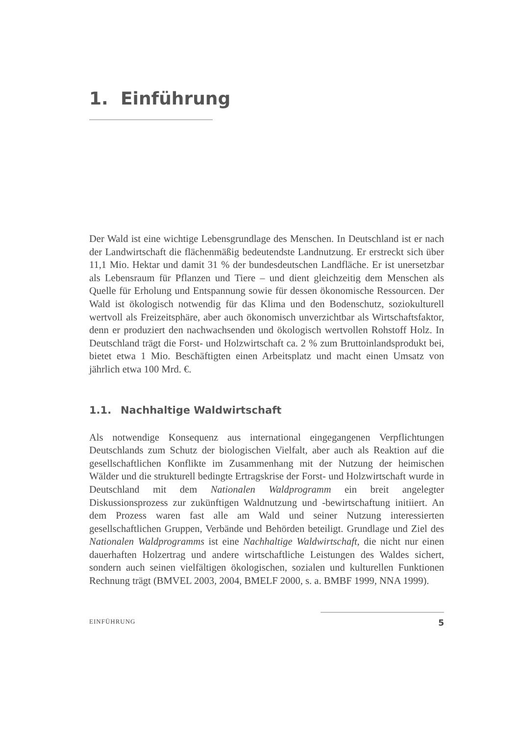1. Einführung
Der Wald ist eine wichtige Lebensgrundlage des Menschen. In Deutschland ist er nach der Landwirtschaft die flächenmäßig bedeutendste Landnutzung. Er erstreckt sich über 11,1 Mio. Hektar und damit 31 % der bundesdeutschen Landfläche. Er ist unersetzbar als Lebensraum für Pflanzen und Tiere – und dient gleichzeitig dem Menschen als Quelle für Erholung und Entspannung sowie für dessen ökonomische Ressourcen. Der Wald ist ökologisch notwendig für das Klima und den Bodenschutz, soziokulturell wertvoll als Freizeitsphäre, aber auch ökonomisch unverzichtbar als Wirtschaftsfaktor, denn er produziert den nachwachsenden und ökologisch wertvollen Rohstoff Holz. In Deutschland trägt die Forst- und Holzwirtschaft ca. 2 % zum Bruttoinlandsprodukt bei, bietet etwa 1 Mio. Beschäftigten einen Arbeitsplatz und macht einen Umsatz von jährlich etwa 100 Mrd. €.
1.1. Nachhaltige Waldwirtschaft
Als notwendige Konsequenz aus international eingegangenen Verpflichtungen Deutschlands zum Schutz der biologischen Vielfalt, aber auch als Reaktion auf die gesellschaftlichen Konflikte im Zusammenhang mit der Nutzung der heimischen Wälder und die strukturell bedingte Ertragskrise der Forst- und Holzwirtschaft wurde in Deutschland mit dem Nationalen Waldprogramm ein breit angelegter Diskussionsprozess zur zukünftigen Waldnutzung und -bewirtschaftung initiiert. An dem Prozess waren fast alle am Wald und seiner Nutzung interessierten gesellschaftlichen Gruppen, Verbände und Behörden beteiligt. Grundlage und Ziel des Nationalen Waldprogramms ist eine Nachhaltige Waldwirtschaft, die nicht nur einen dauerhaften Holzertrag und andere wirtschaftliche Leistungen des Waldes sichert, sondern auch seinen vielfältigen ökologischen, sozialen und kulturellen Funktionen Rechnung trägt (BMVEL 2003, 2004, BMELF 2000, s. a. BMBF 1999, NNA 1999).
EINFÜHRUNG 5